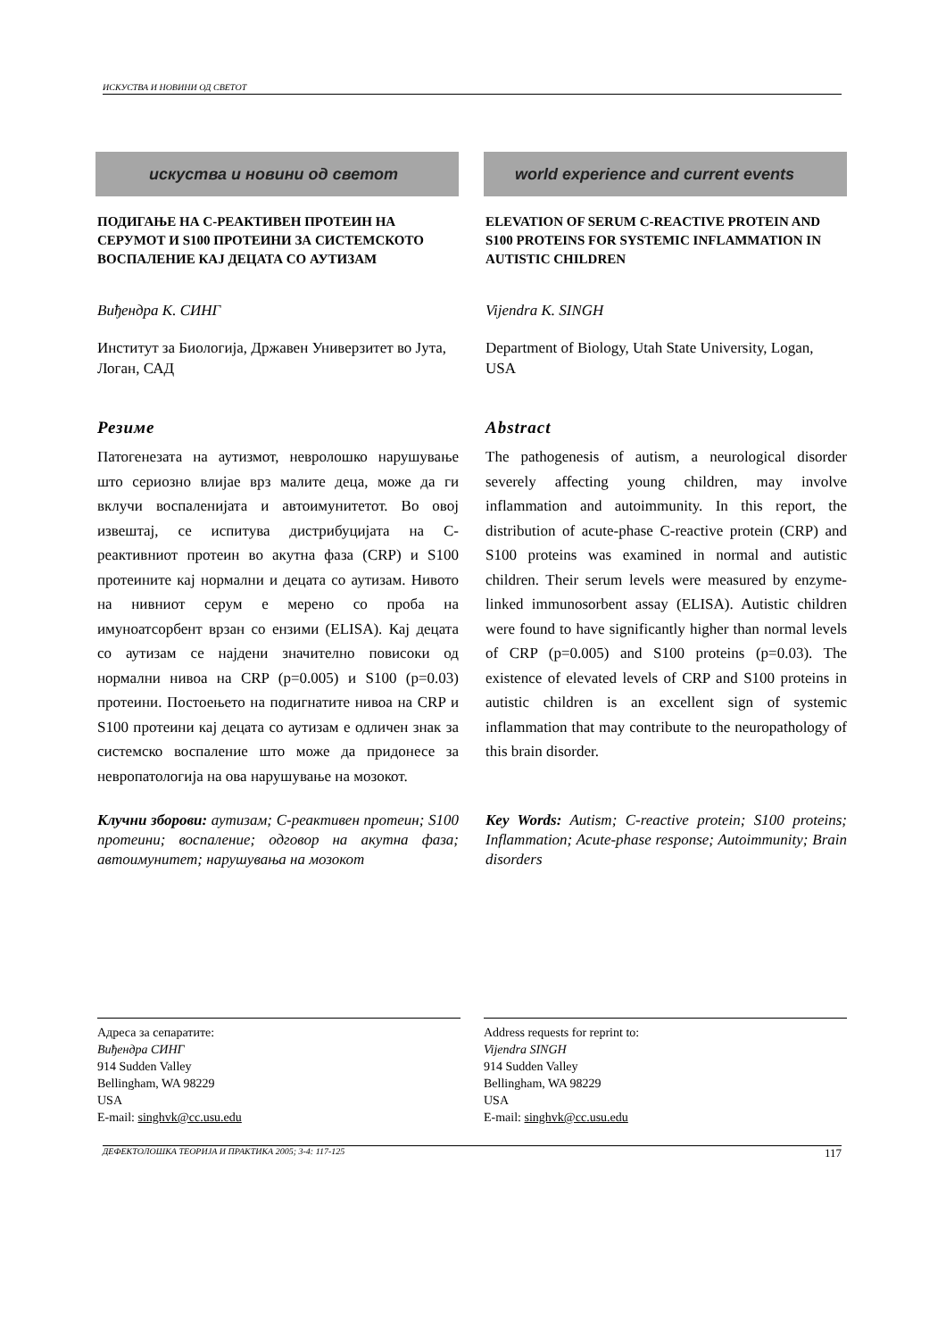ИСКУСТВА И НОВИНИ ОД СВЕТОТ
искуства и новини од светот
ПОДИГАЊЕ НА C-РЕАКТИВЕН ПРОТЕИН НА СЕРУМОТ И S100 ПРОТЕИНИ ЗА СИСТЕМСКОТО ВОСПАЛЕНИЕ КАЈ ДЕЦАТА СО АУТИЗАМ
Виђендра К. СИНГ
Институт за Биологија, Државен Универзитет во Јута, Логан, САД
Резиме
Патогенезата на аутизмот, невролошко нарушување што сериозно влијае врз малите деца, може да ги вклучи воспаленијата и автоимунитетот. Во овој извештај, се испитува дистрибуцијата на C-реактивниот протеин во акутна фаза (CRP) и S100 протеините кај нормални и децата со аутизам. Нивото на нивниот серум е мерено со проба на имуноатсорбент врзан со ензими (ELISA). Кај децата со аутизам се најдени значително повисоки од нормални нивоа на CRP (p=0.005) и S100 (p=0.03) протеини. Постоењето на подигнатите нивоа на CRP и S100 протеини кај децата со аутизам е одличен знак за системско воспаление што може да придонесе за невропатологија на ова нарушување на мозокот.
Клучни зборови: аутизам; C-реактивен протеин; S100 протеини; воспаление; одговор на акутна фаза; автоимунитет; нарушувања на мозокот
world experience and current events
ELEVATION OF SERUM C-REACTIVE PROTEIN AND S100 PROTEINS FOR SYSTEMIC INFLAMMATION IN AUTISTIC CHILDREN
Vijendra K. SINGH
Department of Biology, Utah State University, Logan, USA
Abstract
The pathogenesis of autism, a neurological disorder severely affecting young children, may involve inflammation and autoimmunity. In this report, the distribution of acute-phase C-reactive protein (CRP) and S100 proteins was examined in normal and autistic children. Their serum levels were measured by enzyme-linked immunosorbent assay (ELISA). Autistic children were found to have significantly higher than normal levels of CRP (p=0.005) and S100 proteins (p=0.03). The existence of elevated levels of CRP and S100 proteins in autistic children is an excellent sign of systemic inflammation that may contribute to the neuropathology of this brain disorder.
Key Words: Autism; C-reactive protein; S100 proteins; Inflammation; Acute-phase response; Autoimmunity; Brain disorders
Адреса за сепаратите:
Виђендра СИНГ
914 Sudden Valley
Bellingham, WA 98229
USA
E-mail: singhvk@cc.usu.edu
Address requests for reprint to:
Vijendra SINGH
914 Sudden Valley
Bellingham, WA 98229
USA
E-mail: singhvk@cc.usu.edu
ДЕФЕКТОЛОШКА ТЕОРИЈА И ПРАКТИКА 2005; 3-4: 117-125 117